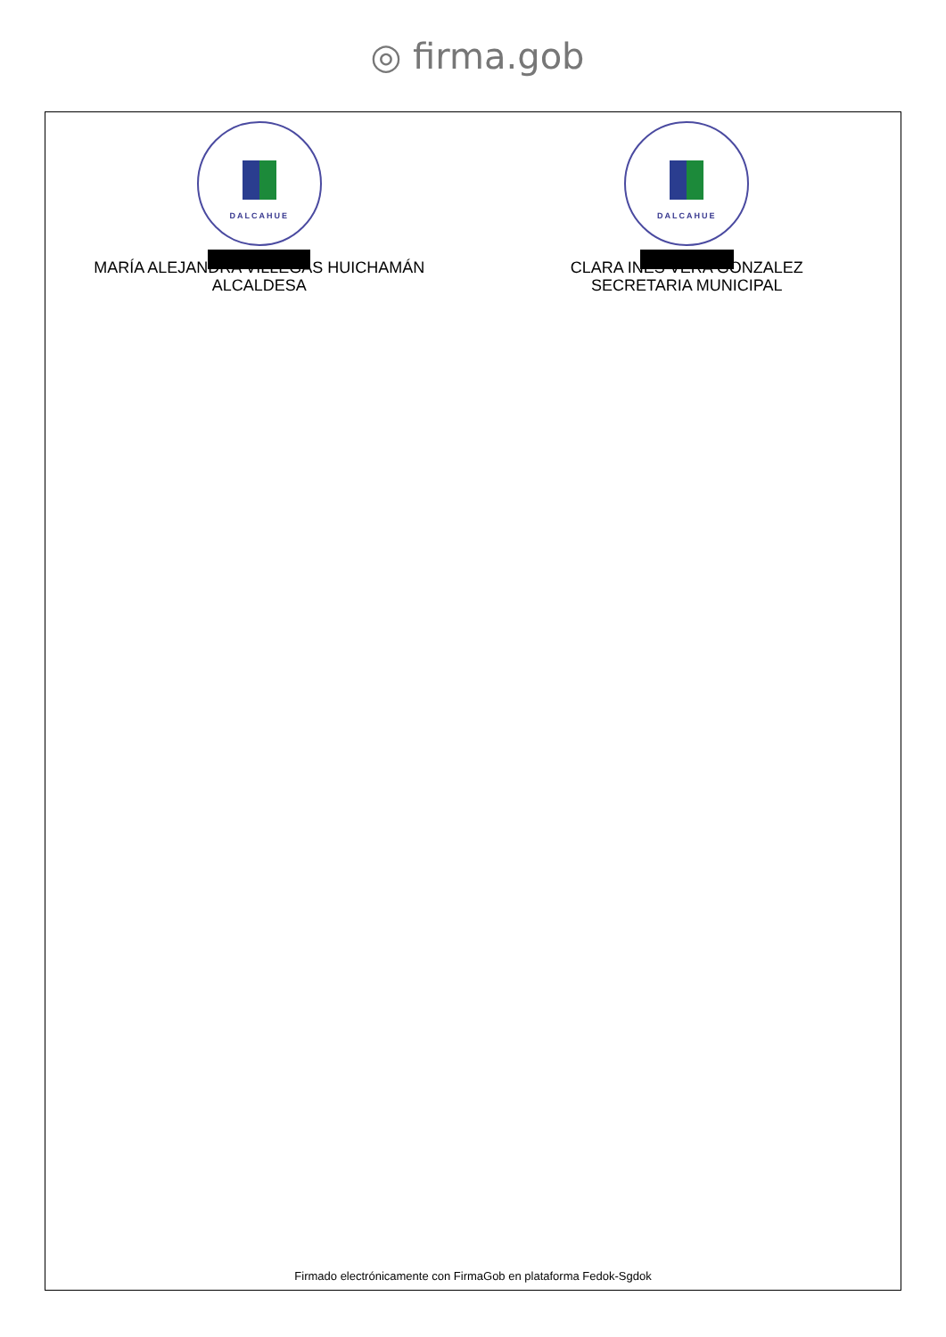◎ firma.gob
DALCAHUE
MARÍA ALEJANDRA VILLEGAS HUICHAMÁN
ALCALDESA
DALCAHUE
CLARA INES VERA GONZALEZ
SECRETARIA MUNICIPAL
Firmado electrónicamente con FirmaGob en plataforma Fedok-Sgdok